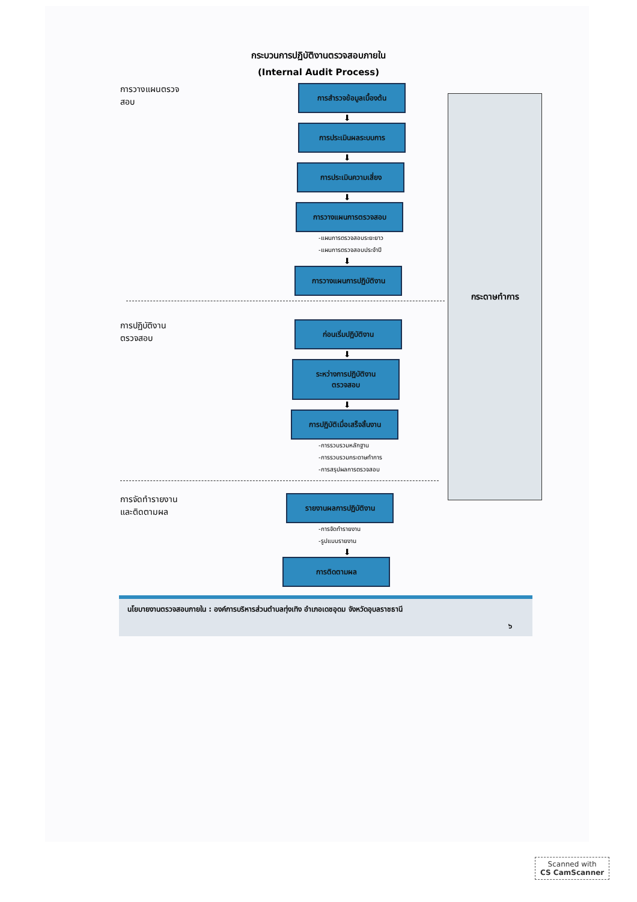กระบวนการปฏิบัติงานตรวจสอบภายใน
(Internal Audit Process)
กระดาษทำการ
การวางแผนตรวจสอบ
การสำรวจข้อมูลเบื้องต้น
⬇
การประเมินผลระบบการ
⬇
การประเมินความเสี่ยง
⬇
การวางแผนการตรวจสอบ
-แผนการตรวจสอบระยะยาว
-แผนการตรวจสอบประจำปี
⬇
การวางแผนการปฏิบัติงาน
การปฏิบัติงานตรวจสอบ
ก่อนเริ่มปฏิบัติงาน
⬇
ระหว่างการปฏิบัติงาน
ตรวจสอบ
⬇
การปฏิบัติเมื่อเสร็จสิ้นงาน
-การรวบรวมหลักฐาน
-การรวบรวมกระดาษทำการ
-การสรุปผลการตรวจสอบ
การจัดทำรายงานและติดตามผล
รายงานผลการปฏิบัติงาน
-การจัดทำรายงาน
-รูปแบบรายงาน
⬇
การติดตามผล
นโยบายงานตรวจสอบภายใน : องค์การบริหารส่วนตำบลทุ่งเทิง อำเภอเดชอุดม จังหวัดอุบลราชธานี
๖
Scanned with
CS CamScanner